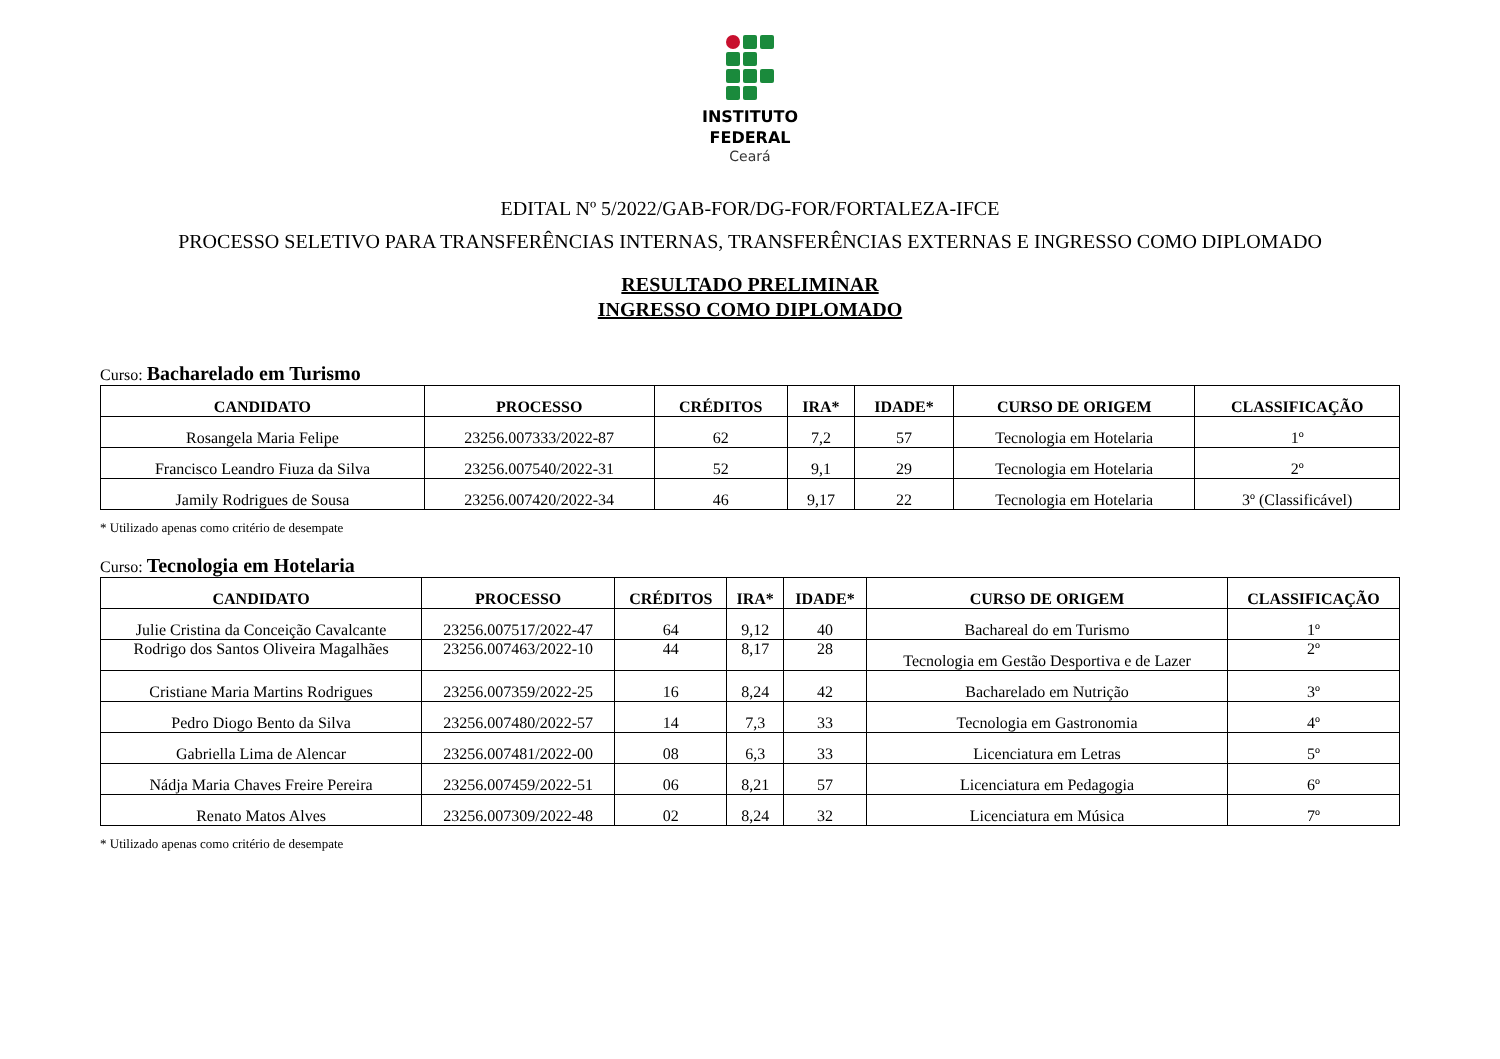INSTITUTO
FEDERAL
Ceará
EDITAL Nº 5/2022/GAB-FOR/DG-FOR/FORTALEZA-IFCE
PROCESSO SELETIVO PARA TRANSFERÊNCIAS INTERNAS, TRANSFERÊNCIAS EXTERNAS E INGRESSO COMO DIPLOMADO
RESULTADO PRELIMINAR
INGRESSO COMO DIPLOMADO
Curso: Bacharelado em Turismo
| CANDIDATO | PROCESSO | CRÉDITOS | IRA* | IDADE* | CURSO DE ORIGEM | CLASSIFICAÇÃO |
| --- | --- | --- | --- | --- | --- | --- |
| Rosangela Maria Felipe | 23256.007333/2022-87 | 62 | 7,2 | 57 | Tecnologia em Hotelaria | 1º |
| Francisco Leandro Fiuza da Silva | 23256.007540/2022-31 | 52 | 9,1 | 29 | Tecnologia em Hotelaria | 2º |
| Jamily Rodrigues de Sousa | 23256.007420/2022-34 | 46 | 9,17 | 22 | Tecnologia em Hotelaria | 3º (Classificável) |
* Utilizado apenas como critério de desempate
Curso: Tecnologia em Hotelaria
| CANDIDATO | PROCESSO | CRÉDITOS | IRA* | IDADE* | CURSO DE ORIGEM | CLASSIFICAÇÃO |
| --- | --- | --- | --- | --- | --- | --- |
| Julie Cristina da Conceição Cavalcante | 23256.007517/2022-47 | 64 | 9,12 | 40 | Bachareal do em Turismo | 1º |
| Rodrigo dos Santos Oliveira Magalhães | 23256.007463/2022-10 | 44 | 8,17 | 28 | Tecnologia em Gestão Desportiva e de Lazer | 2º |
| Cristiane Maria Martins Rodrigues | 23256.007359/2022-25 | 16 | 8,24 | 42 | Bacharelado em Nutrição | 3º |
| Pedro Diogo Bento da Silva | 23256.007480/2022-57 | 14 | 7,3 | 33 | Tecnologia em Gastronomia | 4º |
| Gabriella Lima de Alencar | 23256.007481/2022-00 | 08 | 6,3 | 33 | Licenciatura em Letras | 5º |
| Nádja Maria Chaves Freire Pereira | 23256.007459/2022-51 | 06 | 8,21 | 57 | Licenciatura em Pedagogia | 6º |
| Renato Matos Alves | 23256.007309/2022-48 | 02 | 8,24 | 32 | Licenciatura em Música | 7º |
* Utilizado apenas como critério de desempate